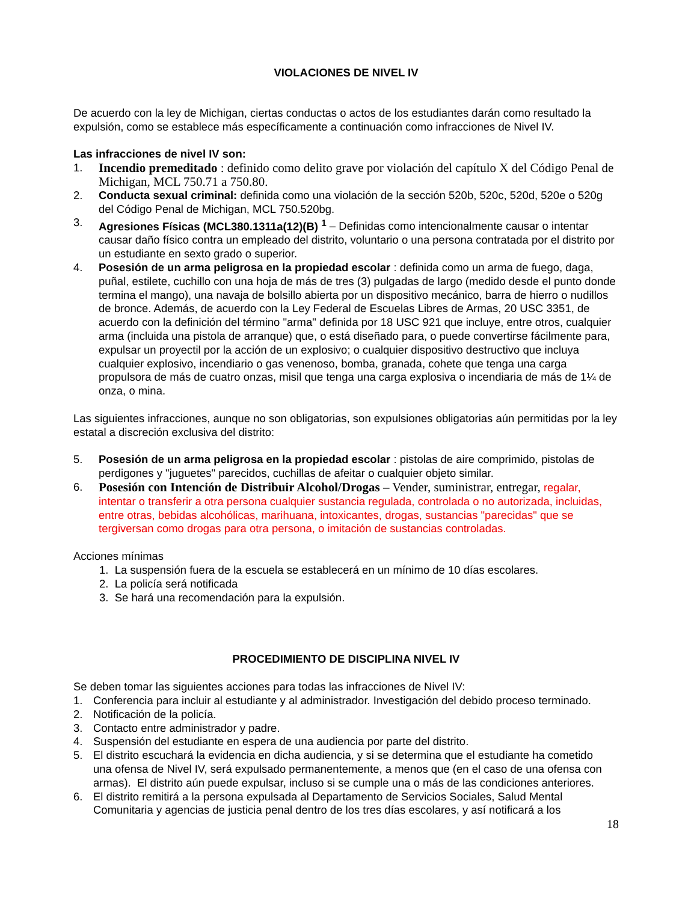VIOLACIONES DE NIVEL IV
De acuerdo con la ley de Michigan, ciertas conductas o actos de los estudiantes darán como resultado la expulsión, como se establece más específicamente a continuación como infracciones de Nivel IV.
Las infracciones de nivel IV son:
1. Incendio premeditado : definido como delito grave por violación del capítulo X del Código Penal de Michigan, MCL 750.71 a 750.80.
2. Conducta sexual criminal: definida como una violación de la sección 520b, 520c, 520d, 520e o 520g del Código Penal de Michigan, MCL 750.520bg.
3. Agresiones Físicas (MCL380.1311a(12)(B) <sup>1</sup> – Definidas como intencionalmente causar o intentar causar daño físico contra un empleado del distrito, voluntario o una persona contratada por el distrito por un estudiante en sexto grado o superior.
4. Posesión de un arma peligrosa en la propiedad escolar : definida como un arma de fuego, daga, puñal, estilete, cuchillo con una hoja de más de tres (3) pulgadas de largo (medido desde el punto donde termina el mango), una navaja de bolsillo abierta por un dispositivo mecánico, barra de hierro o nudillos de bronce. Además, de acuerdo con la Ley Federal de Escuelas Libres de Armas, 20 USC 3351, de acuerdo con la definición del término "arma" definida por 18 USC 921 que incluye, entre otros, cualquier arma (incluida una pistola de arranque) que, o está diseñado para, o puede convertirse fácilmente para, expulsar un proyectil por la acción de un explosivo; o cualquier dispositivo destructivo que incluya cualquier explosivo, incendiario o gas venenoso, bomba, granada, cohete que tenga una carga propulsora de más de cuatro onzas, misil que tenga una carga explosiva o incendiaria de más de 1¼ de onza, o mina.
Las siguientes infracciones, aunque no son obligatorias, son expulsiones obligatorias aún permitidas por la ley estatal a discreción exclusiva del distrito:
5. Posesión de un arma peligrosa en la propiedad escolar : pistolas de aire comprimido, pistolas de perdigones y "juguetes" parecidos, cuchillas de afeitar o cualquier objeto similar.
6. Posesión con Intención de Distribuir Alcohol/Drogas – Vender, suministrar, entregar, regalar, intentar o transferir a otra persona cualquier sustancia regulada, controlada o no autorizada, incluidas, entre otras, bebidas alcohólicas, marihuana, intoxicantes, drogas, sustancias "parecidas" que se tergiversan como drogas para otra persona, o imitación de sustancias controladas.
Acciones mínimas
1. La suspensión fuera de la escuela se establecerá en un mínimo de 10 días escolares.
2. La policía será notificada
3. Se hará una recomendación para la expulsión.
PROCEDIMIENTO DE DISCIPLINA NIVEL IV
Se deben tomar las siguientes acciones para todas las infracciones de Nivel IV:
1. Conferencia para incluir al estudiante y al administrador. Investigación del debido proceso terminado.
2. Notificación de la policía.
3. Contacto entre administrador y padre.
4. Suspensión del estudiante en espera de una audiencia por parte del distrito.
5. El distrito escuchará la evidencia en dicha audiencia, y si se determina que el estudiante ha cometido una ofensa de Nivel IV, será expulsado permanentemente, a menos que (en el caso de una ofensa con armas). El distrito aún puede expulsar, incluso si se cumple una o más de las condiciones anteriores.
6. El distrito remitirá a la persona expulsada al Departamento de Servicios Sociales, Salud Mental Comunitaria y agencias de justicia penal dentro de los tres días escolares, y así notificará a los
18